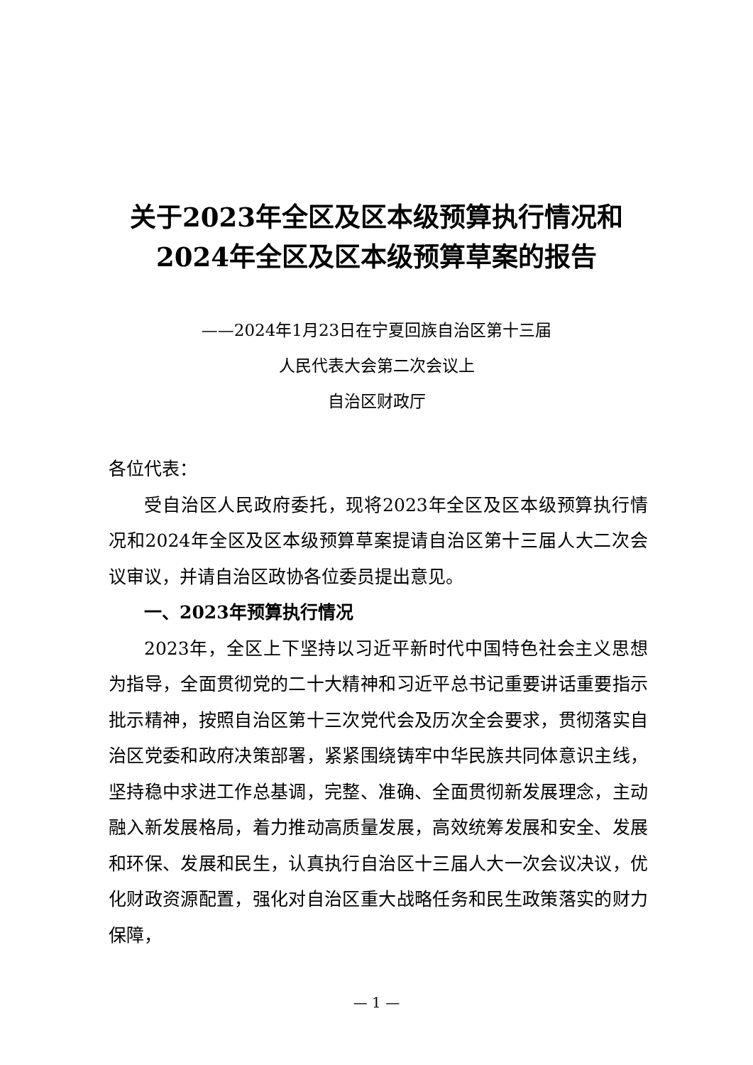关于2023年全区及区本级预算执行情况和
2024年全区及区本级预算草案的报告
——2024年1月23日在宁夏回族自治区第十三届
人民代表大会第二次会议上
自治区财政厅
各位代表：
受自治区人民政府委托，现将2023年全区及区本级预算执行情况和2024年全区及区本级预算草案提请自治区第十三届人大二次会议审议，并请自治区政协各位委员提出意见。
一、2023年预算执行情况
2023年，全区上下坚持以习近平新时代中国特色社会主义思想为指导，全面贯彻党的二十大精神和习近平总书记重要讲话重要指示批示精神，按照自治区第十三次党代会及历次全会要求，贯彻落实自治区党委和政府决策部署，紧紧围绕铸牢中华民族共同体意识主线，坚持稳中求进工作总基调，完整、准确、全面贯彻新发展理念，主动融入新发展格局，着力推动高质量发展，高效统筹发展和安全、发展和环保、发展和民生，认真执行自治区十三届人大一次会议决议，优化财政资源配置，强化对自治区重大战略任务和民生政策落实的财力保障，
— 1 —